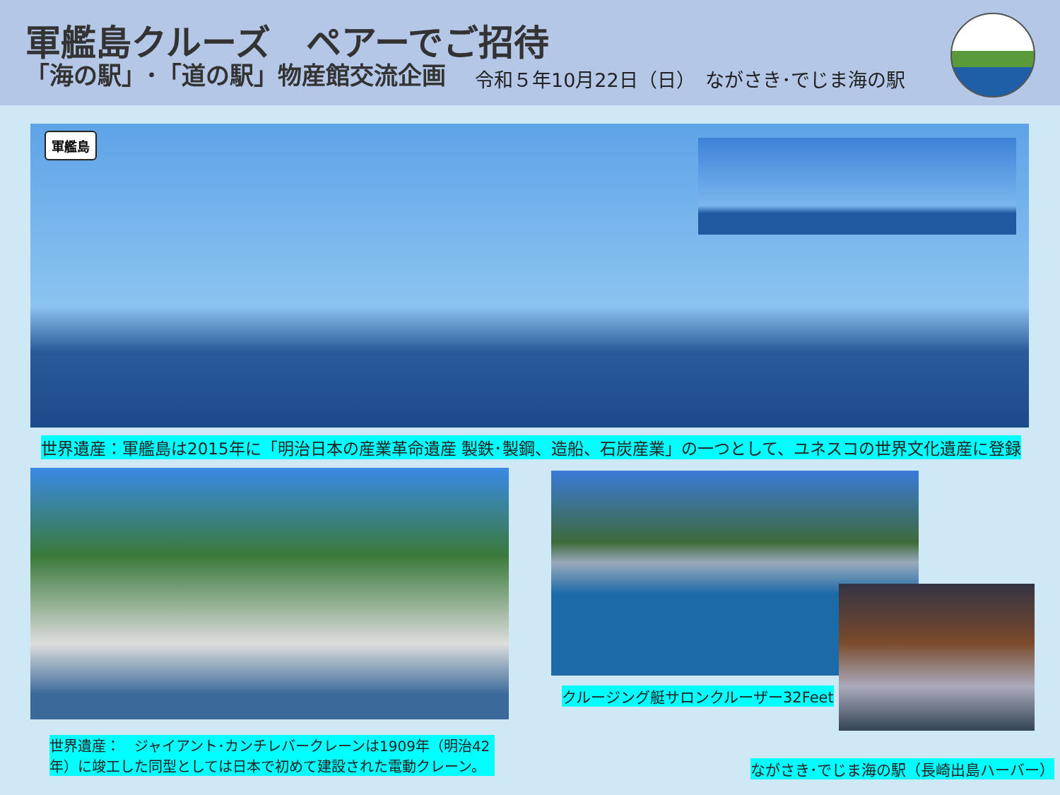軍艦島クルーズ　ペアーでご招待
「海の駅」･「道の駅」物産館交流企画
令和５年10月22日（日）　ながさき･でじま海の駅
軍艦島
世界遺産：軍艦島は2015年に「明治日本の産業革命遺産 製鉄･製鋼、造船、石炭産業」の一つとして、ユネスコの世界文化遺産に登録
世界遺産：　ジャイアント･カンチレバークレーンは1909年（明治42年）に竣工した同型としては日本で初めて建設された電動クレーン。
クルージング艇サロンクルーザー32Feet
ながさき･でじま海の駅（長崎出島ハーバー）